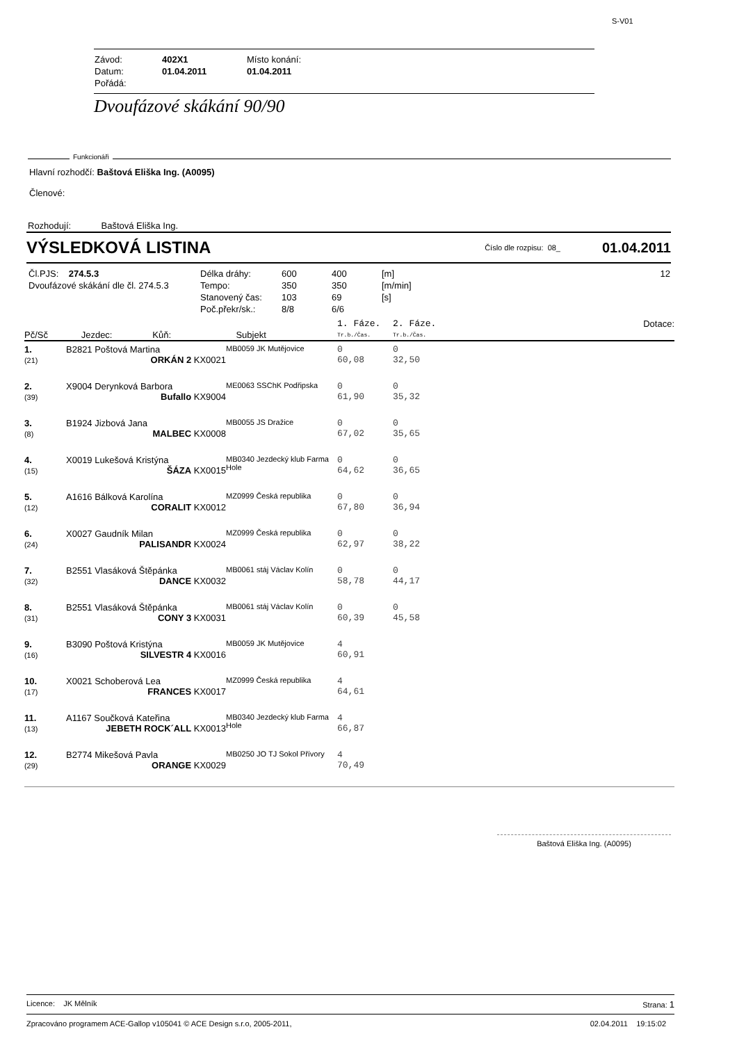S-V01
| Závod: | 402X1 | Místo konání: |
| Datum: | 01.04.2011 | 01.04.2011 |
| Pořádá: | | |
Dvoufázové skákání 90/90
Funkcionáři
Hlavní rozhodčí: Baštová Eliška Ing. (A0095)
Členové:
Rozhodují: Baštová Eliška Ing.
VÝSLEDKOVÁ LISTINA Číslo dle rozpisu: 08_ 01.04.2011
| Čl.PJS: 274.5.3 | Délka dráhy: | 600 | 400 | [m] | 12 |
| Dvoufázové skákání dle čl. 274.5.3 | Tempo: | 350 | 350 | [m/min] | |
| | Stanovený čas: | 103 | 69 | [s] | |
| | Poč.překr/sk.: | 8/8 | 6/6 | | |
| Pč/Sč | Jezdec: Kůň: | Subjekt | 1. Fáze. Tr.b./Čas. | 2. Fáze. Tr.b./Čas. | Dotace: |
| 1. (21) | B2821 Poštová Martina ORKÁN 2 KX0021 | MB0059 JK Mutějovice | 0 60,08 | 0 32,50 | |
| 2. (39) | X9004 Derynková Barbora Bufallo KX9004 | ME0063 SSChK Podřipska | 0 61,90 | 0 35,32 | |
| 3. (8) | B1924 Jizbová Jana MALBEC KX0008 | MB0055 JS Dražice | 0 67,02 | 0 35,65 | |
| 4. (15) | X0019 Lukešová Kristýna ŠÁZA KX0015 | MB0340 Jezdecký klub Farma Hole | 0 64,62 | 0 36,65 | |
| 5. (12) | A1616 Bálková Karolína CORALIT KX0012 | MZ0999 Česká republika | 0 67,80 | 0 36,94 | |
| 6. (24) | X0027 Gaudník Milan PALISANDR KX0024 | MZ0999 Česká republika | 0 62,97 | 0 38,22 | |
| 7. (32) | B2551 Vlasáková Štěpánka DANCE KX0032 | MB0061 stáj Václav Kolín | 0 58,78 | 0 44,17 | |
| 8. (31) | B2551 Vlasáková Štěpánka CONY 3 KX0031 | MB0061 stáj Václav Kolín | 0 60,39 | 0 45,58 | |
| 9. (16) | B3090 Poštová Kristýna SILVESTR 4 KX0016 | MB0059 JK Mutějovice | 4 60,91 | | |
| 10. (17) | X0021 Schoberová Lea FRANCES KX0017 | MZ0999 Česká republika | 4 64,61 | | |
| 11. (13) | A1167 Součková Kateřina JEBETH ROCK´ALL KX0013 | MB0340 Jezdecký klub Farma Hole | 4 66,87 | | |
| 12. (29) | B2774 Mikešová Pavla ORANGE KX0029 | MB0250 JO TJ Sokol Přívory | 4 70,49 | | |
Baštová Eliška Ing. (A0095)
Licence: JK Mělník Strana: 1
Zpracováno programem ACE-Gallop v105041 © ACE Design s.r.o, 2005-2011, 02.04.2011 19:15:02